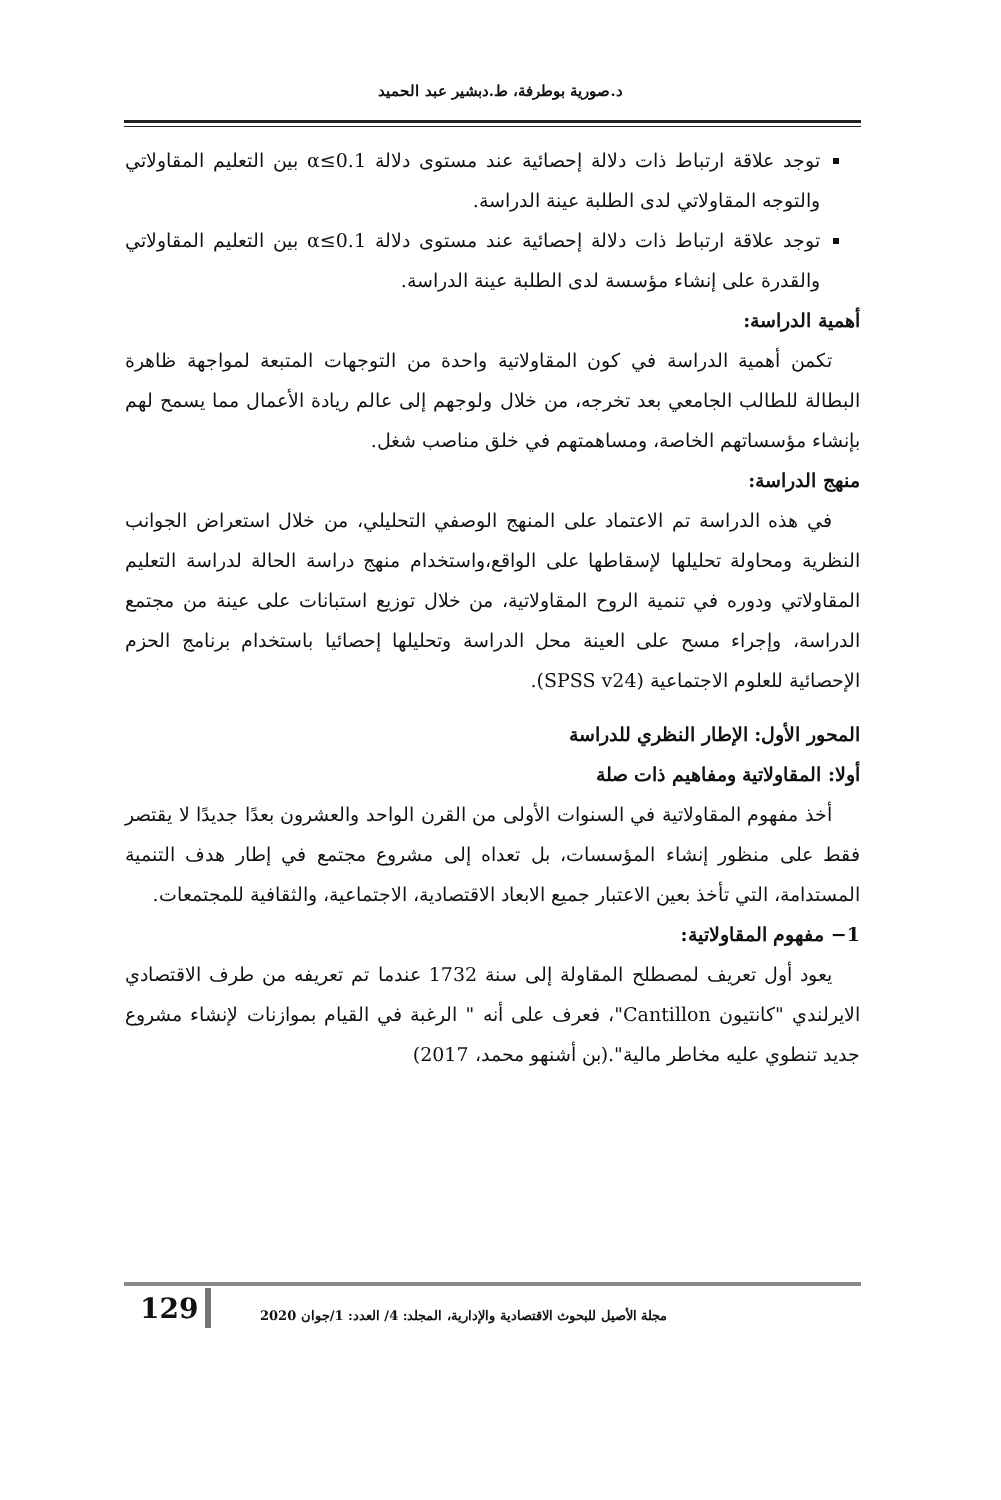د.صورية بوطرفة، ط.دبشير عبد الحميد
توجد علاقة ارتباط ذات دلالة إحصائية عند مستوى دلالة 0.1≥α بين التعليم المقاولاتي والتوجه المقاولاتي لدى الطلبة عينة الدراسة.
توجد علاقة ارتباط ذات دلالة إحصائية عند مستوى دلالة 0.1≥α بين التعليم المقاولاتي والقدرة على إنشاء مؤسسة لدى الطلبة عينة الدراسة.
أهمية الدراسة:
تكمن أهمية الدراسة في كون المقاولاتية واحدة من التوجهات المتبعة لمواجهة ظاهرة البطالة للطالب الجامعي بعد تخرجه، من خلال ولوجهم إلى عالم ريادة الأعمال مما يسمح لهم بإنشاء مؤسساتهم الخاصة، ومساهمتهم في خلق مناصب شغل.
منهج الدراسة:
في هذه الدراسة تم الاعتماد على المنهج الوصفي التحليلي، من خلال استعراض الجوانب النظرية ومحاولة تحليلها لإسقاطها على الواقع،واستخدام منهج دراسة الحالة لدراسة التعليم المقاولاتي ودوره في تنمية الروح المقاولاتية، من خلال توزيع استبانات على عينة من مجتمع الدراسة، وإجراء مسح على العينة محل الدراسة وتحليلها إحصائيا باستخدام برنامج الحزم الإحصائية للعلوم الاجتماعية (SPSS v24).
المحور الأول: الإطار النظري للدراسة
أولا: المقاولاتية ومفاهيم ذات صلة
أخذ مفهوم المقاولاتية في السنوات الأولى من القرن الواحد والعشرون بعدًا جديدًا لا يقتصر فقط على منظور إنشاء المؤسسات، بل تعداه إلى مشروع مجتمع في إطار هدف التنمية المستدامة، التي تأخذ بعين الاعتبار جميع الابعاد الاقتصادية، الاجتماعية، والثقافية للمجتمعات.
1− مفهوم المقاولاتية:
يعود أول تعريف لمصطلح المقاولة إلى سنة 1732 عندما تم تعريفه من طرف الاقتصادي الايرلندي "كانتيون Cantillon"، فعرف على أنه " الرغبة في القيام بموازنات لإنشاء مشروع جديد تنطوي عليه مخاطر مالية".(بن أشنهو محمد، 2017)
129
مجلة الأصيل للبحوث الاقتصادية والإدارية، المجلد: 4/ العدد: 1/جوان 2020